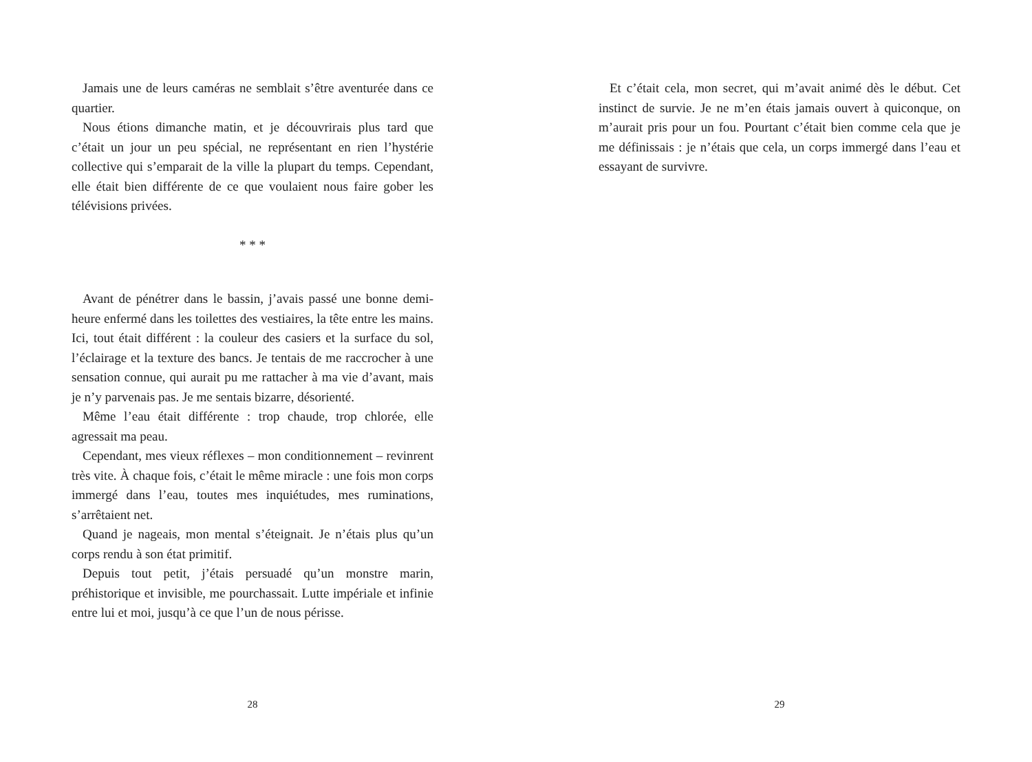Jamais une de leurs caméras ne semblait s’être aventurée dans ce quartier.
Nous étions dimanche matin, et je découvrirais plus tard que c’était un jour un peu spécial, ne représentant en rien l’hystérie collective qui s’emparait de la ville la plupart du temps. Cependant, elle était bien différente de ce que voulaient nous faire gober les télévisions privées.
* * *
Avant de pénétrer dans le bassin, j’avais passé une bonne demi-heure enfermé dans les toilettes des vestiaires, la tête entre les mains. Ici, tout était différent : la couleur des casiers et la surface du sol, l’éclairage et la texture des bancs. Je tentais de me raccrocher à une sensation connue, qui aurait pu me rattacher à ma vie d’avant, mais je n’y parvenais pas. Je me sentais bizarre, désorienté.
Même l’eau était différente : trop chaude, trop chlorée, elle agressait ma peau.
Cependant, mes vieux réflexes – mon conditionnement – revinrent très vite. À chaque fois, c’était le même miracle : une fois mon corps immergé dans l’eau, toutes mes inquiétudes, mes ruminations, s’arrêtaient net.
Quand je nageais, mon mental s’éteignait. Je n’étais plus qu’un corps rendu à son état primitif.
Depuis tout petit, j’étais persuadé qu’un monstre marin, préhistorique et invisible, me pourchassait. Lutte impériale et infinie entre lui et moi, jusqu’à ce que l’un de nous périsse.
28
Et c’était cela, mon secret, qui m’avait animé dès le début. Cet instinct de survie. Je ne m’en étais jamais ouvert à quiconque, on m’aurait pris pour un fou. Pourtant c’était bien comme cela que je me définissais : je n’étais que cela, un corps immergé dans l’eau et essayant de survivre.
29